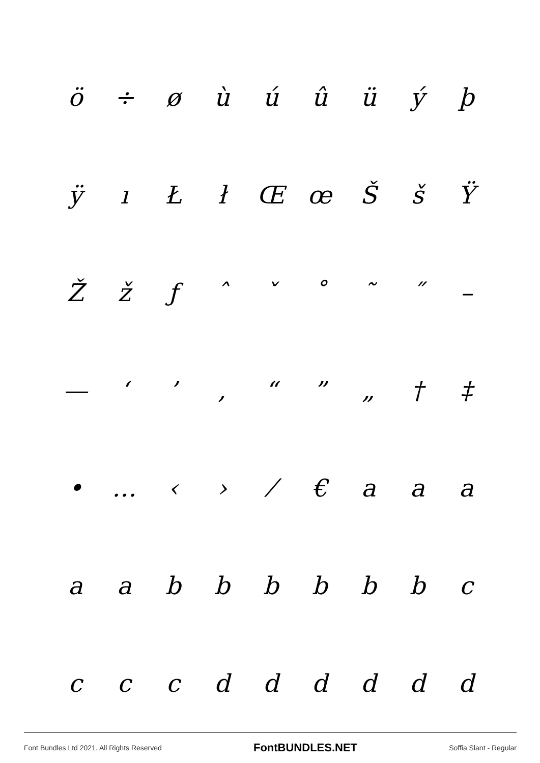| ö | ÷ | ø | ù | ú | û | ü | ý | þ |
| ÿ | ı | Ł | ł | Œ | œ | Š | š | Ÿ |
| Ž | ž | ƒ | ˆ | ˇ | ˚ | ˜ | ˝ | – |
| — | ‘ | ’ | ‚ | “ | ” | „ | † | ‡ |
| • | … | ‹ | › | ⁄ | € | a | a | a |
| a | a | b | b | b | b | b | b | c |
| c | c | c | d | d | d | d | d | d |
Font Bundles Ltd 2021. All Rights Reserved FontBUNDLES.NET Soffia Slant - Regular